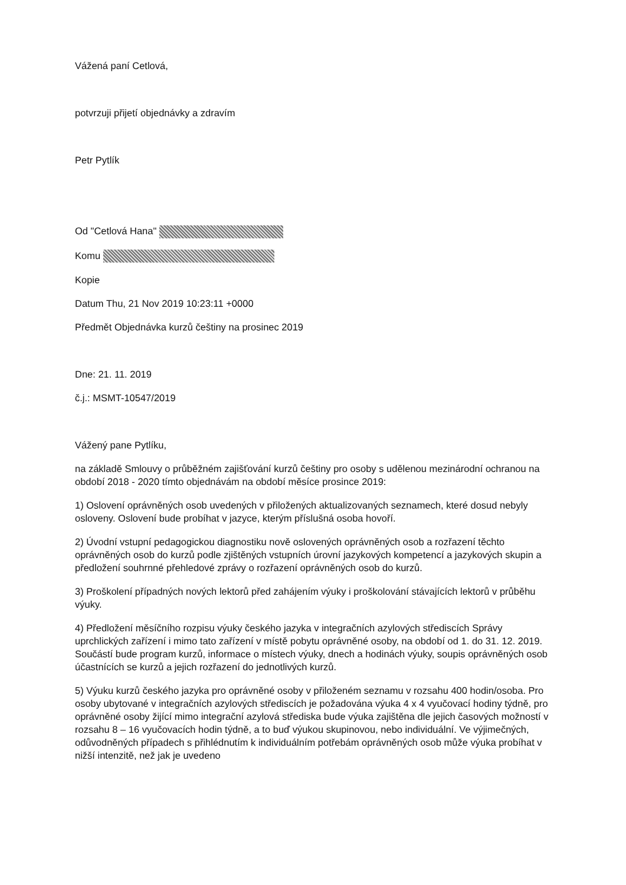Vážená paní Cetlová,
potvrzuji přijetí objednávky a zdravím
Petr Pytlík
Od "Cetlová Hana"
Komu
Kopie
Datum Thu, 21 Nov 2019 10:23:11 +0000
Předmět Objednávka kurzů češtiny na prosinec 2019
Dne: 21. 11. 2019
č.j.: MSMT-10547/2019
Vážený pane Pytlíku,
na základě Smlouvy o průběžném zajišťování kurzů češtiny pro osoby s udělenou mezinárodní ochranou na období 2018 - 2020 tímto objednávám na období měsíce prosince 2019:
1) Oslovení oprávněných osob uvedených v přiložených aktualizovaných seznamech, které dosud nebyly osloveny. Oslovení bude probíhat v jazyce, kterým příslušná osoba hovoří.
2) Úvodní vstupní pedagogickou diagnostiku nově oslovených oprávněných osob a rozřazení těchto oprávněných osob do kurzů podle zjištěných vstupních úrovní jazykových kompetencí a jazykových skupin a předložení souhrnné přehledové zprávy o rozřazení oprávněných osob do kurzů.
3) Proškolení případných nových lektorů před zahájením výuky i proškolování stávajících lektorů v průběhu výuky.
4) Předložení měsíčního rozpisu výuky českého jazyka v integračních azylových střediscích Správy uprchlických zařízení i mimo tato zařízení v místě pobytu oprávněné osoby, na období od 1. do 31. 12. 2019. Součástí bude program kurzů, informace o místech výuky, dnech a hodinách výuky, soupis oprávněných osob účastnících se kurzů a jejich rozřazení do jednotlivých kurzů.
5) Výuku kurzů českého jazyka pro oprávněné osoby v přiloženém seznamu v rozsahu 400 hodin/osoba. Pro osoby ubytované v integračních azylových střediscích je požadována výuka 4 x 4 vyučovací hodiny týdně, pro oprávněné osoby žijící mimo integrační azylová střediska bude výuka zajištěna dle jejich časových možností v rozsahu 8 – 16 vyučovacích hodin týdně, a to buď výukou skupinovou, nebo individuální. Ve výjimečných, odůvodněných případech s přihlédnutím k individuálním potřebám oprávněných osob může výuka probíhat v nižší intenzitě, než jak je uvedeno